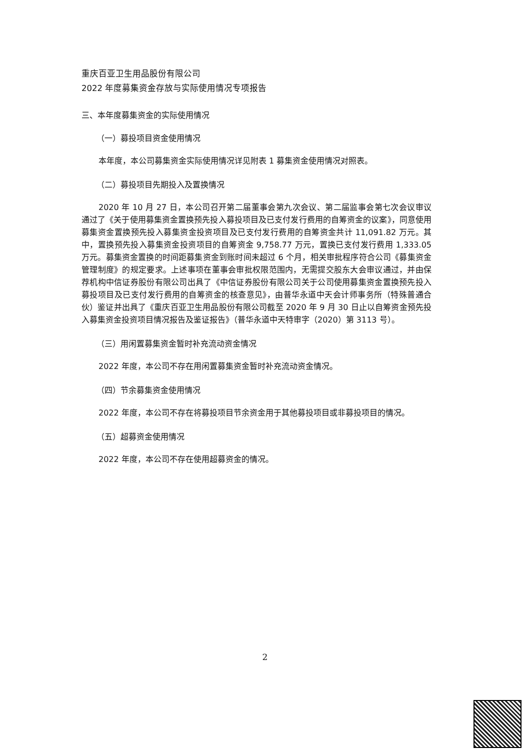重庆百亚卫生用品股份有限公司
2022 年度募集资金存放与实际使用情况专项报告
三、本年度募集资金的实际使用情况
（一）募投项目资金使用情况
本年度，本公司募集资金实际使用情况详见附表 1 募集资金使用情况对照表。
（二）募投项目先期投入及置换情况
2020 年 10 月 27 日，本公司召开第二届董事会第九次会议、第二届监事会第七次会议审议通过了《关于使用募集资金置换预先投入募投项目及已支付发行费用的自筹资金的议案》，同意使用募集资金置换预先投入募集资金投资项目及已支付发行费用的自筹资金共计 11,091.82 万元。其中，置换预先投入募集资金投资项目的自筹资金 9,758.77 万元，置换已支付发行费用 1,333.05 万元。募集资金置换的时间距募集资金到账时间未超过 6 个月，相关审批程序符合公司《募集资金管理制度》的规定要求。上述事项在董事会审批权限范围内，无需提交股东大会审议通过，并由保荐机构中信证券股份有限公司出具了《中信证券股份有限公司关于公司使用募集资金置换预先投入募投项目及已支付发行费用的自筹资金的核查意见》，由普华永道中天会计师事务所（特殊普通合伙）鉴证并出具了《重庆百亚卫生用品股份有限公司截至 2020 年 9 月 30 日止以自筹资金预先投入募集资金投资项目情况报告及鉴证报告》（普华永道中天特审字（2020）第 3113 号）。
（三）用闲置募集资金暂时补充流动资金情况
2022 年度，本公司不存在用闲置募集资金暂时补充流动资金情况。
（四）节余募集资金使用情况
2022 年度，本公司不存在将募投项目节余资金用于其他募投项目或非募投项目的情况。
（五）超募资金使用情况
2022 年度，本公司不存在使用超募资金的情况。
2